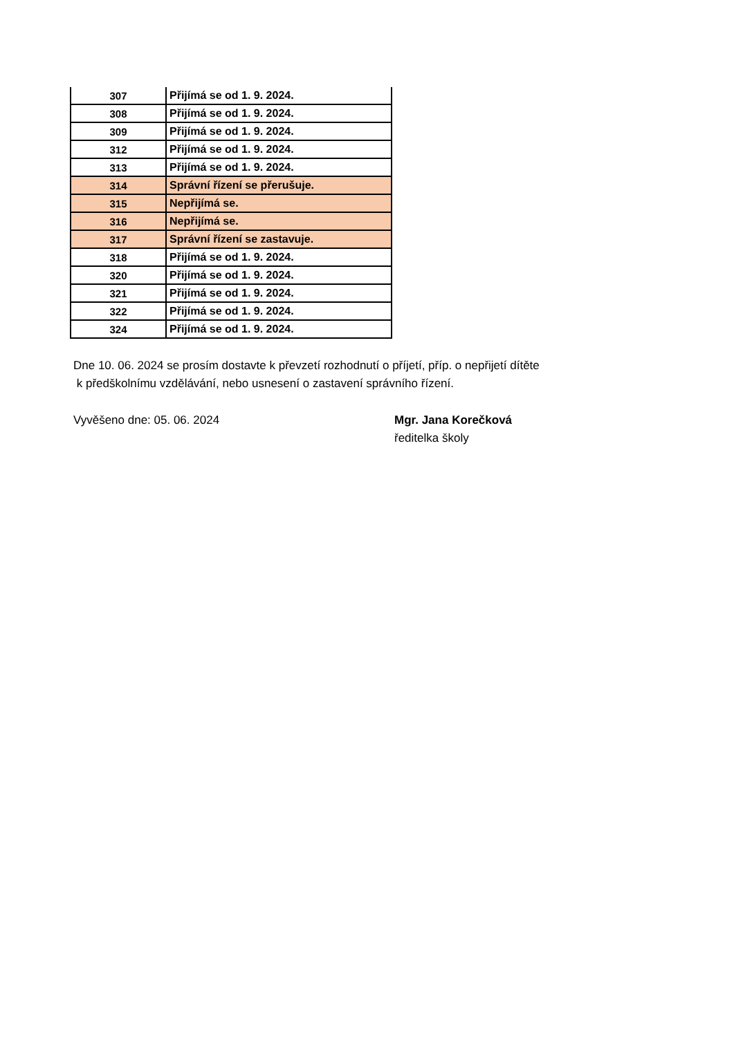| 307 | Přijímá se od 1. 9. 2024. |
| 308 | Přijímá se od 1. 9. 2024. |
| 309 | Přijímá se od 1. 9. 2024. |
| 312 | Přijímá se od 1. 9. 2024. |
| 313 | Přijímá se od 1. 9. 2024. |
| 314 | Správní řízení se přerušuje. |
| 315 | Nepřijímá se. |
| 316 | Nepřijímá se. |
| 317 | Správní řízení se zastavuje. |
| 318 | Přijímá se od 1. 9. 2024. |
| 320 | Přijímá se od 1. 9. 2024. |
| 321 | Přijímá se od 1. 9. 2024. |
| 322 | Přijímá se od 1. 9. 2024. |
| 324 | Přijímá se od 1. 9. 2024. |
Dne 10. 06. 2024 se prosím dostavte k převzetí rozhodnutí o příjetí, příp. o nepřijetí dítěte
k předškolnímu vzdělávání, nebo usnesení o zastavení správního řízení.
Vyvěšeno dne: 05. 06. 2024
Mgr. Jana Korečková
ředitelka školy